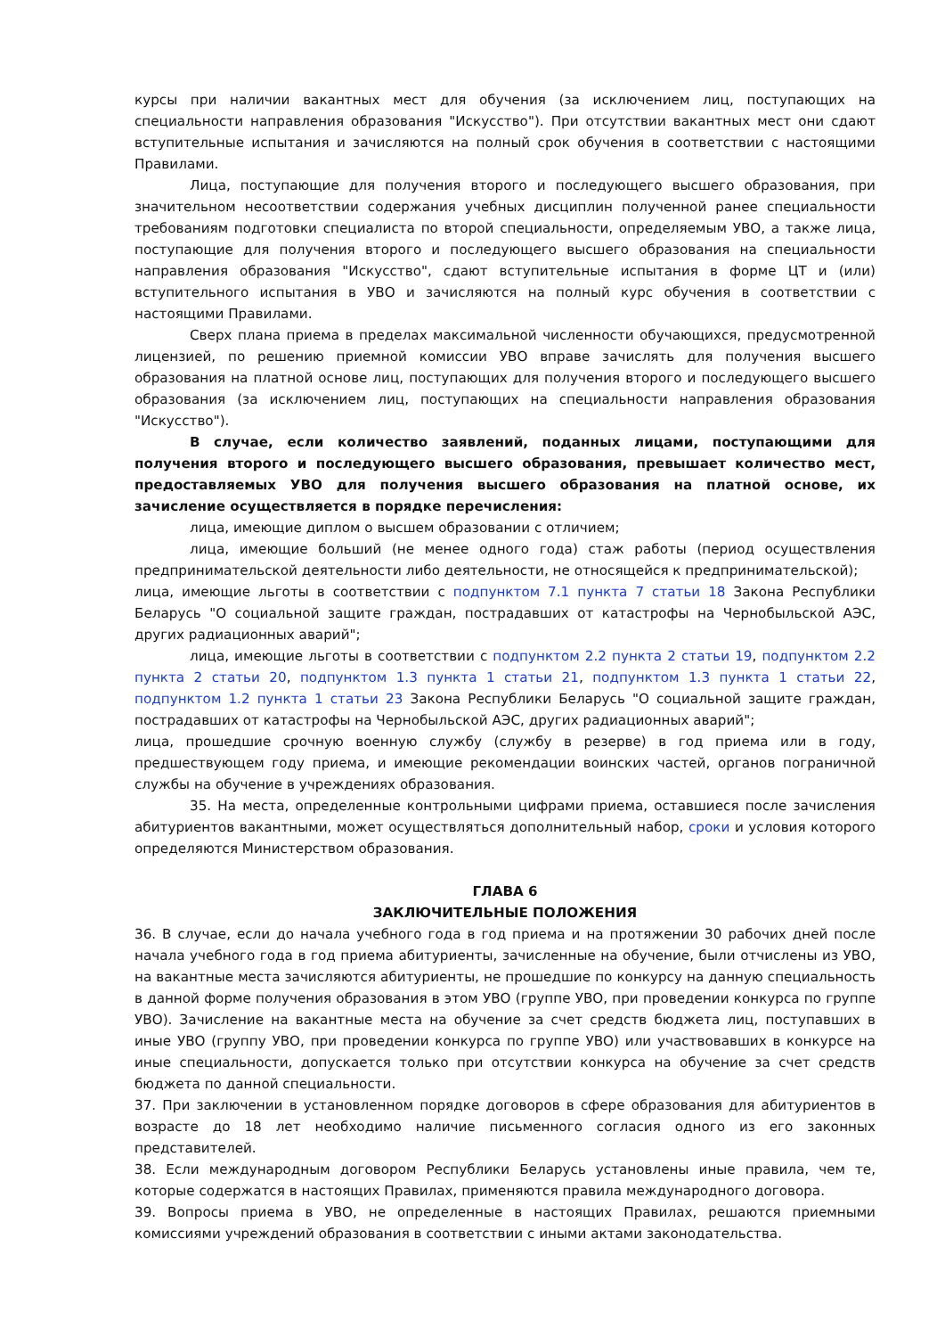курсы при наличии вакантных мест для обучения (за исключением лиц, поступающих на специальности направления образования "Искусство"). При отсутствии вакантных мест они сдают вступительные испытания и зачисляются на полный срок обучения в соответствии с настоящими Правилами.
Лица, поступающие для получения второго и последующего высшего образования, при значительном несоответствии содержания учебных дисциплин полученной ранее специальности требованиям подготовки специалиста по второй специальности, определяемым УВО, а также лица, поступающие для получения второго и последующего высшего образования на специальности направления образования "Искусство", сдают вступительные испытания в форме ЦТ и (или) вступительного испытания в УВО и зачисляются на полный курс обучения в соответствии с настоящими Правилами.
Сверх плана приема в пределах максимальной численности обучающихся, предусмотренной лицензией, по решению приемной комиссии УВО вправе зачислять для получения высшего образования на платной основе лиц, поступающих для получения второго и последующего высшего образования (за исключением лиц, поступающих на специальности направления образования "Искусство").
В случае, если количество заявлений, поданных лицами, поступающими для получения второго и последующего высшего образования, превышает количество мест, предоставляемых УВО для получения высшего образования на платной основе, их зачисление осуществляется в порядке перечисления:
лица, имеющие диплом о высшем образовании с отличием;
лица, имеющие больший (не менее одного года) стаж работы (период осуществления предпринимательской деятельности либо деятельности, не относящейся к предпринимательской);
лица, имеющие льготы в соответствии с подпунктом 7.1 пункта 7 статьи 18 Закона Республики Беларусь "О социальной защите граждан, пострадавших от катастрофы на Чернобыльской АЭС, других радиационных аварий";
лица, имеющие льготы в соответствии с подпунктом 2.2 пункта 2 статьи 19, подпунктом 2.2 пункта 2 статьи 20, подпунктом 1.3 пункта 1 статьи 21, подпунктом 1.3 пункта 1 статьи 22, подпунктом 1.2 пункта 1 статьи 23 Закона Республики Беларусь "О социальной защите граждан, пострадавших от катастрофы на Чернобыльской АЭС, других радиационных аварий";
лица, прошедшие срочную военную службу (службу в резерве) в год приема или в году, предшествующем году приема, и имеющие рекомендации воинских частей, органов пограничной службы на обучение в учреждениях образования.
35. На места, определенные контрольными цифрами приема, оставшиеся после зачисления абитуриентов вакантными, может осуществляться дополнительный набор, сроки и условия которого определяются Министерством образования.
ГЛАВА 6
ЗАКЛЮЧИТЕЛЬНЫЕ ПОЛОЖЕНИЯ
36. В случае, если до начала учебного года в год приема и на протяжении 30 рабочих дней после начала учебного года в год приема абитуриенты, зачисленные на обучение, были отчислены из УВО, на вакантные места зачисляются абитуриенты, не прошедшие по конкурсу на данную специальность в данной форме получения образования в этом УВО (группе УВО, при проведении конкурса по группе УВО). Зачисление на вакантные места на обучение за счет средств бюджета лиц, поступавших в иные УВО (группу УВО, при проведении конкурса по группе УВО) или участвовавших в конкурсе на иные специальности, допускается только при отсутствии конкурса на обучение за счет средств бюджета по данной специальности.
37. При заключении в установленном порядке договоров в сфере образования для абитуриентов в возрасте до 18 лет необходимо наличие письменного согласия одного из его законных представителей.
38. Если международным договором Республики Беларусь установлены иные правила, чем те, которые содержатся в настоящих Правилах, применяются правила международного договора.
39. Вопросы приема в УВО, не определенные в настоящих Правилах, решаются приемными комиссиями учреждений образования в соответствии с иными актами законодательства.